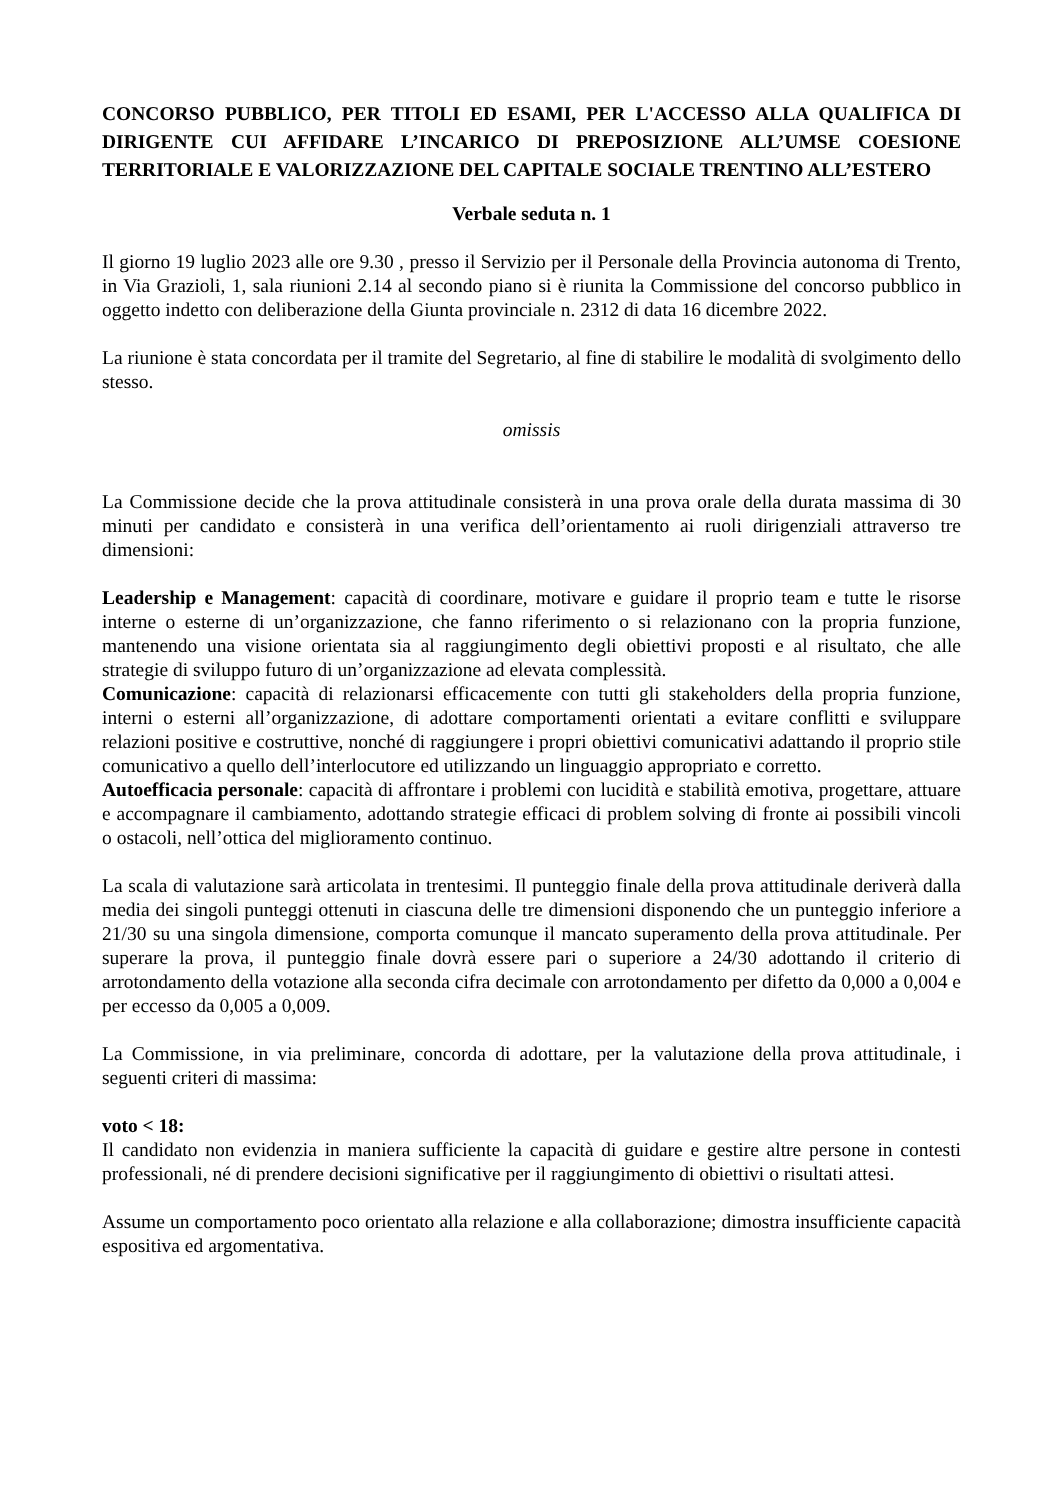CONCORSO PUBBLICO, PER TITOLI ED ESAMI, PER L'ACCESSO ALLA QUALIFICA DI DIRIGENTE CUI AFFIDARE L’INCARICO DI PREPOSIZIONE ALL’UMSE COESIONE TERRITORIALE E VALORIZZAZIONE DEL CAPITALE SOCIALE TRENTINO ALL’ESTERO
Verbale seduta n. 1
Il giorno 19 luglio 2023 alle ore 9.30 , presso il Servizio per il Personale della Provincia autonoma di Trento, in Via Grazioli, 1, sala riunioni 2.14 al secondo piano si è riunita la Commissione del concorso pubblico in oggetto indetto con deliberazione della Giunta provinciale n. 2312 di data 16 dicembre 2022.
La riunione è stata concordata per il tramite del Segretario, al fine di stabilire le modalità di svolgimento dello stesso.
omissis
La Commissione decide che la prova attitudinale consisterà in una prova orale della durata massima di 30 minuti per candidato e consisterà in una verifica dell’orientamento ai ruoli dirigenziali attraverso tre dimensioni:
Leadership e Management: capacità di coordinare, motivare e guidare il proprio team e tutte le risorse interne o esterne di un’organizzazione, che fanno riferimento o si relazionano con la propria funzione, mantenendo una visione orientata sia al raggiungimento degli obiettivi proposti e al risultato, che alle strategie di sviluppo futuro di un’organizzazione ad elevata complessità.
Comunicazione: capacità di relazionarsi efficacemente con tutti gli stakeholders della propria funzione, interni o esterni all’organizzazione, di adottare comportamenti orientati a evitare conflitti e sviluppare relazioni positive e costruttive, nonché di raggiungere i propri obiettivi comunicativi adattando il proprio stile comunicativo a quello dell’interlocutore ed utilizzando un linguaggio appropriato e corretto.
Autoefficacia personale: capacità di affrontare i problemi con lucidità e stabilità emotiva, progettare, attuare e accompagnare il cambiamento, adottando strategie efficaci di problem solving di fronte ai possibili vincoli o ostacoli, nell’ottica del miglioramento continuo.
La scala di valutazione sarà articolata in trentesimi. Il punteggio finale della prova attitudinale deriverà dalla media dei singoli punteggi ottenuti in ciascuna delle tre dimensioni disponendo che un punteggio inferiore a 21/30 su una singola dimensione, comporta comunque il mancato superamento della prova attitudinale. Per superare la prova, il punteggio finale dovrà essere pari o superiore a 24/30 adottando il criterio di arrotondamento della votazione alla seconda cifra decimale con arrotondamento per difetto da 0,000 a 0,004 e per eccesso da 0,005 a 0,009.
La Commissione, in via preliminare, concorda di adottare, per la valutazione della prova attitudinale, i seguenti criteri di massima:
voto < 18:
Il candidato non evidenzia in maniera sufficiente la capacità di guidare e gestire altre persone in contesti professionali, né di prendere decisioni significative per il raggiungimento di obiettivi o risultati attesi.
Assume un comportamento poco orientato alla relazione e alla collaborazione; dimostra insufficiente capacità espositiva ed argomentativa.